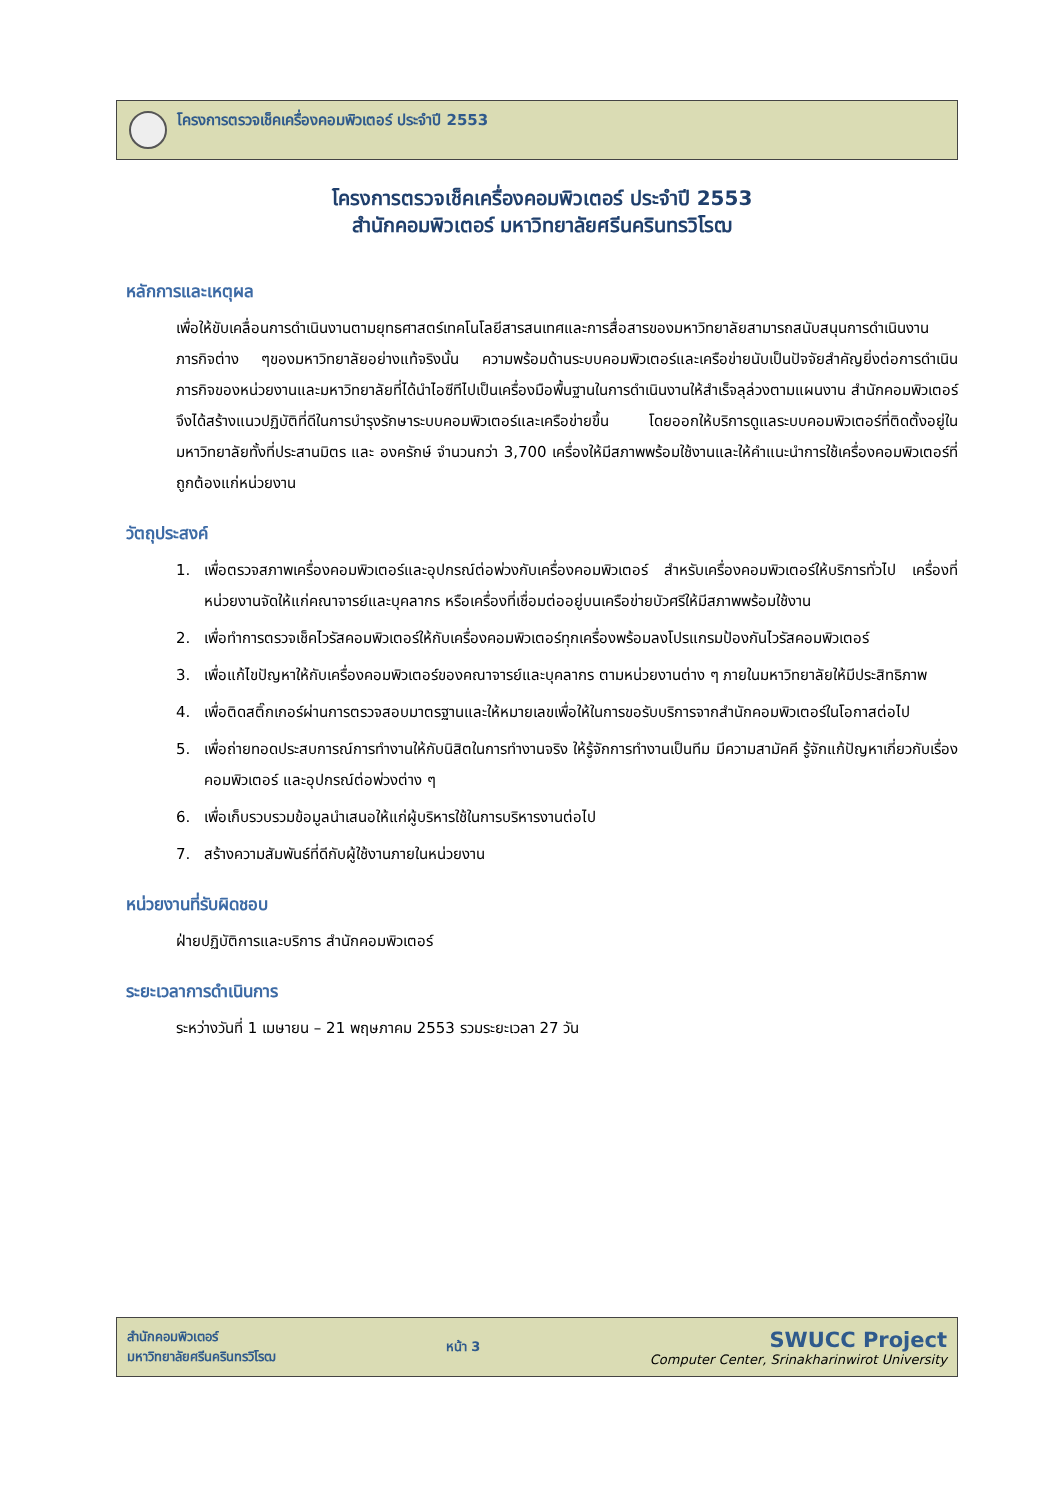โครงการตรวจเช็คเครื่องคอมพิวเตอร์ ประจำปี 2553
โครงการตรวจเช็คเครื่องคอมพิวเตอร์ ประจำปี 2553
สำนักคอมพิวเตอร์ มหาวิทยาลัยศรีนครินทรวิโรฒ
หลักการและเหตุผล
เพื่อให้ขับเคลื่อนการดำเนินงานตามยุทธศาสตร์เทคโนโลยีสารสนเทศและการสื่อสารของมหาวิทยาลัยสามารถสนับสนุนการดำเนินงานภารกิจต่าง ๆของมหาวิทยาลัยอย่างแท้จริงนั้น ความพร้อมด้านระบบคอมพิวเตอร์และเครือข่ายนับเป็นปัจจัยสำคัญยิ่งต่อการดำเนินภารกิจของหน่วยงานและมหาวิทยาลัยที่ได้นำไอซีทีไปเป็นเครื่องมือพื้นฐานในการดำเนินงานให้สำเร็จลุล่วงตามแผนงาน สำนักคอมพิวเตอร์จึงได้สร้างแนวปฏิบัติที่ดีในการบำรุงรักษาระบบคอมพิวเตอร์และเครือข่ายขึ้น โดยออกให้บริการดูแลระบบคอมพิวเตอร์ที่ติดตั้งอยู่ในมหาวิทยาลัยทั้งที่ประสานมิตร และ องครักษ์ จำนวนกว่า 3,700 เครื่องให้มีสภาพพร้อมใช้งานและให้คำแนะนำการใช้เครื่องคอมพิวเตอร์ที่ถูกต้องแก่หน่วยงาน
วัตถุประสงค์
1. เพื่อตรวจสภาพเครื่องคอมพิวเตอร์และอุปกรณ์ต่อพ่วงกับเครื่องคอมพิวเตอร์ สำหรับเครื่องคอมพิวเตอร์ให้บริการทั่วไป เครื่องที่หน่วยงานจัดให้แก่คณาจารย์และบุคลากร หรือเครื่องที่เชื่อมต่ออยู่บนเครือข่ายบัวศรีให้มีสภาพพร้อมใช้งาน
2. เพื่อทำการตรวจเช็คไวรัสคอมพิวเตอร์ให้กับเครื่องคอมพิวเตอร์ทุกเครื่องพร้อมลงโปรแกรมป้องกันไวรัสคอมพิวเตอร์
3. เพื่อแก้ไขปัญหาให้กับเครื่องคอมพิวเตอร์ของคณาจารย์และบุคลากร ตามหน่วยงานต่าง ๆ ภายในมหาวิทยาลัยให้มีประสิทธิภาพ
4. เพื่อติดสติ๊กเกอร์ผ่านการตรวจสอบมาตรฐานและให้หมายเลขเพื่อให้ในการขอรับบริการจากสำนักคอมพิวเตอร์ในโอกาสต่อไป
5. เพื่อถ่ายทอดประสบการณ์การทำงานให้กับนิสิตในการทำงานจริง ให้รู้จักการทำงานเป็นทีม มีความสามัคคี รู้จักแก้ปัญหาเกี่ยวกับเรื่องคอมพิวเตอร์ และอุปกรณ์ต่อพ่วงต่าง ๆ
6. เพื่อเก็บรวบรวมข้อมูลนำเสนอให้แก่ผู้บริหารใช้ในการบริหารงานต่อไป
7. สร้างความสัมพันธ์ที่ดีกับผู้ใช้งานภายในหน่วยงาน
หน่วยงานที่รับผิดชอบ
ฝ่ายปฏิบัติการและบริการ สำนักคอมพิวเตอร์
ระยะเวลาการดำเนินการ
ระหว่างวันที่ 1 เมษายน – 21 พฤษภาคม 2553 รวมระยะเวลา 27 วัน
สำนักคอมพิวเตอร์
มหาวิทยาลัยศรีนครินทรวิโรฒ
หน้า 3
SWUCC Project
Computer Center, Srinakharinwirot University